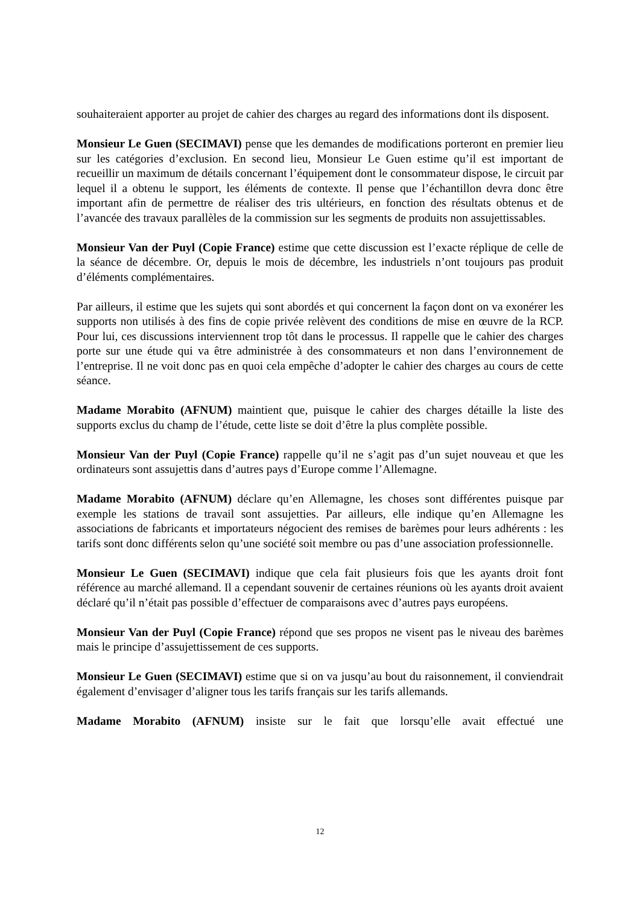souhaiteraient apporter au projet de cahier des charges au regard des informations dont ils disposent.
Monsieur Le Guen (SECIMAVI) pense que les demandes de modifications porteront en premier lieu sur les catégories d’exclusion. En second lieu, Monsieur Le Guen estime qu’il est important de recueillir un maximum de détails concernant l’équipement dont le consommateur dispose, le circuit par lequel il a obtenu le support, les éléments de contexte. Il pense que l’échantillon devra donc être important afin de permettre de réaliser des tris ultérieurs, en fonction des résultats obtenus et de l’avancée des travaux parallèles de la commission sur les segments de produits non assujettissables.
Monsieur Van der Puyl (Copie France) estime que cette discussion est l’exacte réplique de celle de la séance de décembre. Or, depuis le mois de décembre, les industriels n’ont toujours pas produit d’éléments complémentaires.
Par ailleurs, il estime que les sujets qui sont abordés et qui concernent la façon dont on va exonérer les supports non utilisés à des fins de copie privée relèvent des conditions de mise en œuvre de la RCP. Pour lui, ces discussions interviennent trop tôt dans le processus. Il rappelle que le cahier des charges porte sur une étude qui va être administrée à des consommateurs et non dans l’environnement de l’entreprise. Il ne voit donc pas en quoi cela empêche d’adopter le cahier des charges au cours de cette séance.
Madame Morabito (AFNUM) maintient que, puisque le cahier des charges détaille la liste des supports exclus du champ de l’étude, cette liste se doit d’être la plus complète possible.
Monsieur Van der Puyl (Copie France) rappelle qu’il ne s’agit pas d’un sujet nouveau et que les ordinateurs sont assujettis dans d’autres pays d’Europe comme l’Allemagne.
Madame Morabito (AFNUM) déclare qu’en Allemagne, les choses sont différentes puisque par exemple les stations de travail sont assujetties. Par ailleurs, elle indique qu’en Allemagne les associations de fabricants et importateurs négocient des remises de barèmes pour leurs adhérents : les tarifs sont donc différents selon qu’une société soit membre ou pas d’une association professionnelle.
Monsieur Le Guen (SECIMAVI) indique que cela fait plusieurs fois que les ayants droit font référence au marché allemand. Il a cependant souvenir de certaines réunions où les ayants droit avaient déclaré qu’il n’était pas possible d’effectuer de comparaisons avec d’autres pays européens.
Monsieur Van der Puyl (Copie France) répond que ses propos ne visent pas le niveau des barèmes mais le principe d’assujettissement de ces supports.
Monsieur Le Guen (SECIMAVI) estime que si on va jusqu’au bout du raisonnement, il conviendrait également d’envisager d’aligner tous les tarifs français sur les tarifs allemands.
Madame Morabito (AFNUM) insiste sur le fait que lorsqu’elle avait effectué une
12